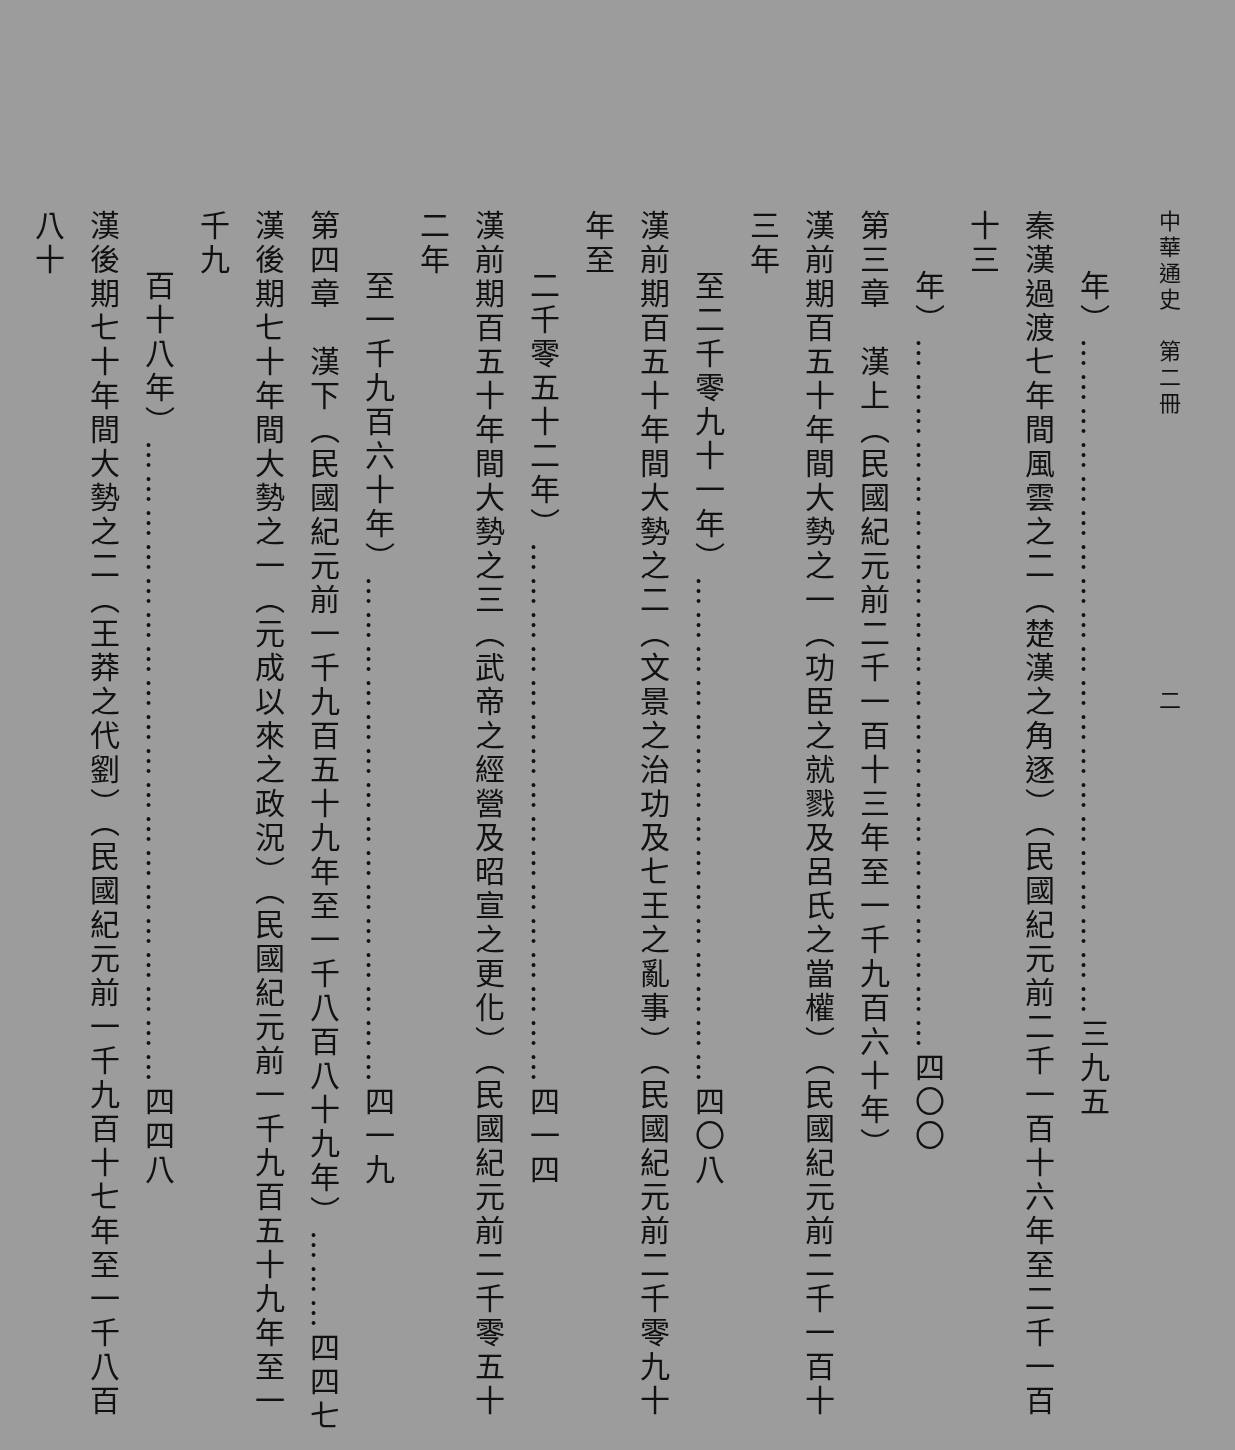中華通史　第二冊 二
年）……………………………………………………三九五
秦漢過渡七年間風雲之二（楚漢之角逐）（民國紀元前二千一百十六年至二千一百十三
年）………………………………………………………四〇〇
第三章　漢上（民國紀元前二千一百十三年至一千九百六十年）
漢前期百五十年間大勢之一（功臣之就戮及呂氏之當權）（民國紀元前二千一百十三年
至二千零九十一年）………………………………………四〇八
漢前期百五十年間大勢之二（文景之治功及七王之亂事）（民國紀元前二千零九十年至
二千零五十二年）…………………………………………四一四
漢前期百五十年間大勢之三（武帝之經營及昭宣之更化）（民國紀元前二千零五十二年
至一千九百六十年）………………………………………四一九
第四章　漢下（民國紀元前一千九百五十九年至一千八百八十九年）………四四七
漢後期七十年間大勢之一（元成以來之政況）（民國紀元前一千九百五十九年至一千九
百十八年）…………………………………………………四四八
漢後期七十年間大勢之二（王莽之代劉）（民國紀元前一千九百十七年至一千八百八十